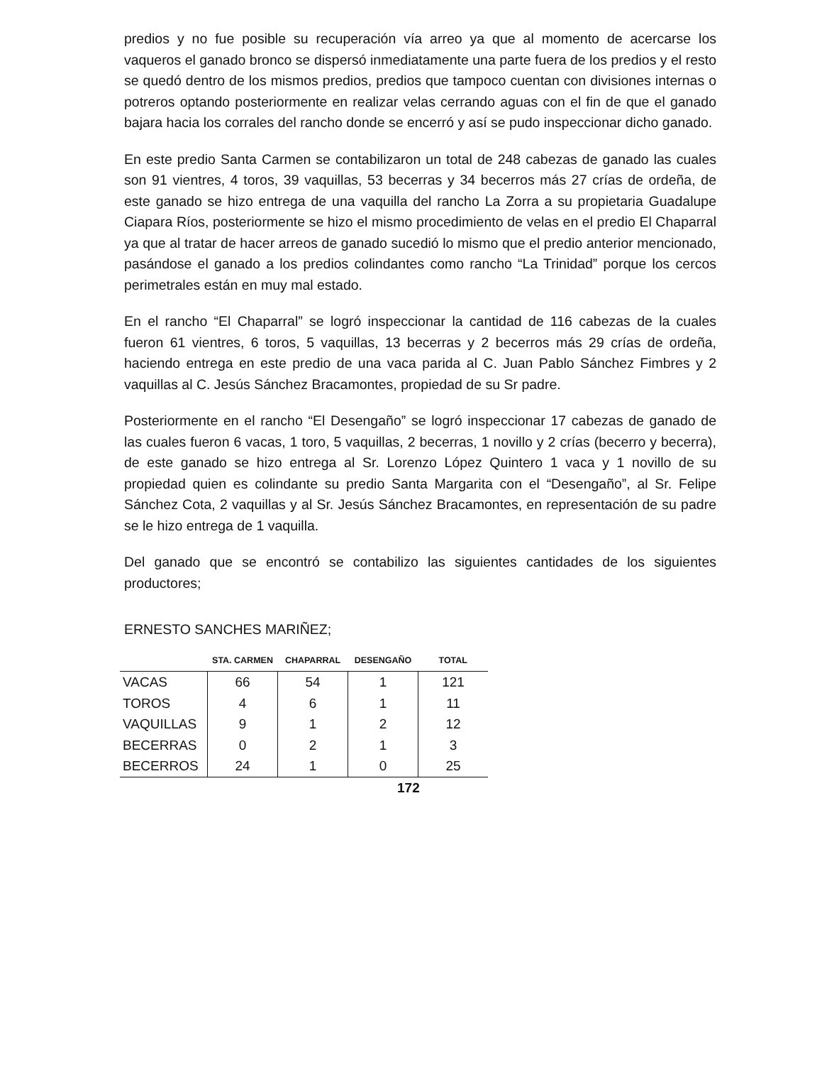predios y no fue posible su recuperación vía arreo ya que al momento de acercarse los vaqueros el ganado bronco se dispersó inmediatamente una parte fuera de los predios y el resto se quedó dentro de los mismos predios, predios que tampoco cuentan con divisiones internas o potreros optando posteriormente en realizar velas cerrando aguas con el fin de que el ganado bajara hacia los corrales del rancho donde se encerró y así se pudo inspeccionar dicho ganado.
En este predio Santa Carmen se contabilizaron un total de 248 cabezas de ganado las cuales son 91 vientres, 4 toros, 39 vaquillas, 53 becerras y 34 becerros más 27 crías de ordeña, de este ganado se hizo entrega de una vaquilla del rancho La Zorra a su propietaria Guadalupe Ciapara Ríos, posteriormente se hizo el mismo procedimiento de velas en el predio El Chaparral ya que al tratar de hacer arreos de ganado sucedió lo mismo que el predio anterior mencionado, pasándose el ganado a los predios colindantes como rancho “La Trinidad” porque los cercos perimetrales están en muy mal estado.
En el rancho “El Chaparral” se logró inspeccionar la cantidad de 116 cabezas de la cuales fueron 61 vientres, 6 toros, 5 vaquillas, 13 becerras y 2 becerros más 29 crías de ordeña, haciendo entrega en este predio de una vaca parida al C. Juan Pablo Sánchez Fimbres y 2 vaquillas al C. Jesús Sánchez Bracamontes, propiedad de su Sr padre.
Posteriormente en el rancho “El Desengaño” se logró inspeccionar 17 cabezas de ganado de las cuales fueron 6 vacas, 1 toro, 5 vaquillas, 2 becerras, 1 novillo y 2 crías (becerro y becerra), de este ganado se hizo entrega al Sr. Lorenzo López Quintero 1 vaca y 1 novillo de su propiedad quien es colindante su predio Santa Margarita con el “Desengaño”, al Sr. Felipe Sánchez Cota, 2 vaquillas y al Sr. Jesús Sánchez Bracamontes, en representación de su padre se le hizo entrega de 1 vaquilla.
Del ganado que se encontró se contabilizo las siguientes cantidades de los siguientes productores;
ERNESTO SANCHES MARIÑEZ;
| | STA. CARMEN | CHAPARRAL | DESENGAÑO | TOTAL |
| --- | --- | --- | --- | --- |
| VACAS | 66 | 54 | 1 | 121 |
| TOROS | 4 | 6 | 1 | 11 |
| VAQUILLAS | 9 | 1 | 2 | 12 |
| BECERRAS | 0 | 2 | 1 | 3 |
| BECERROS | 24 | 1 | 0 | 25 |
172